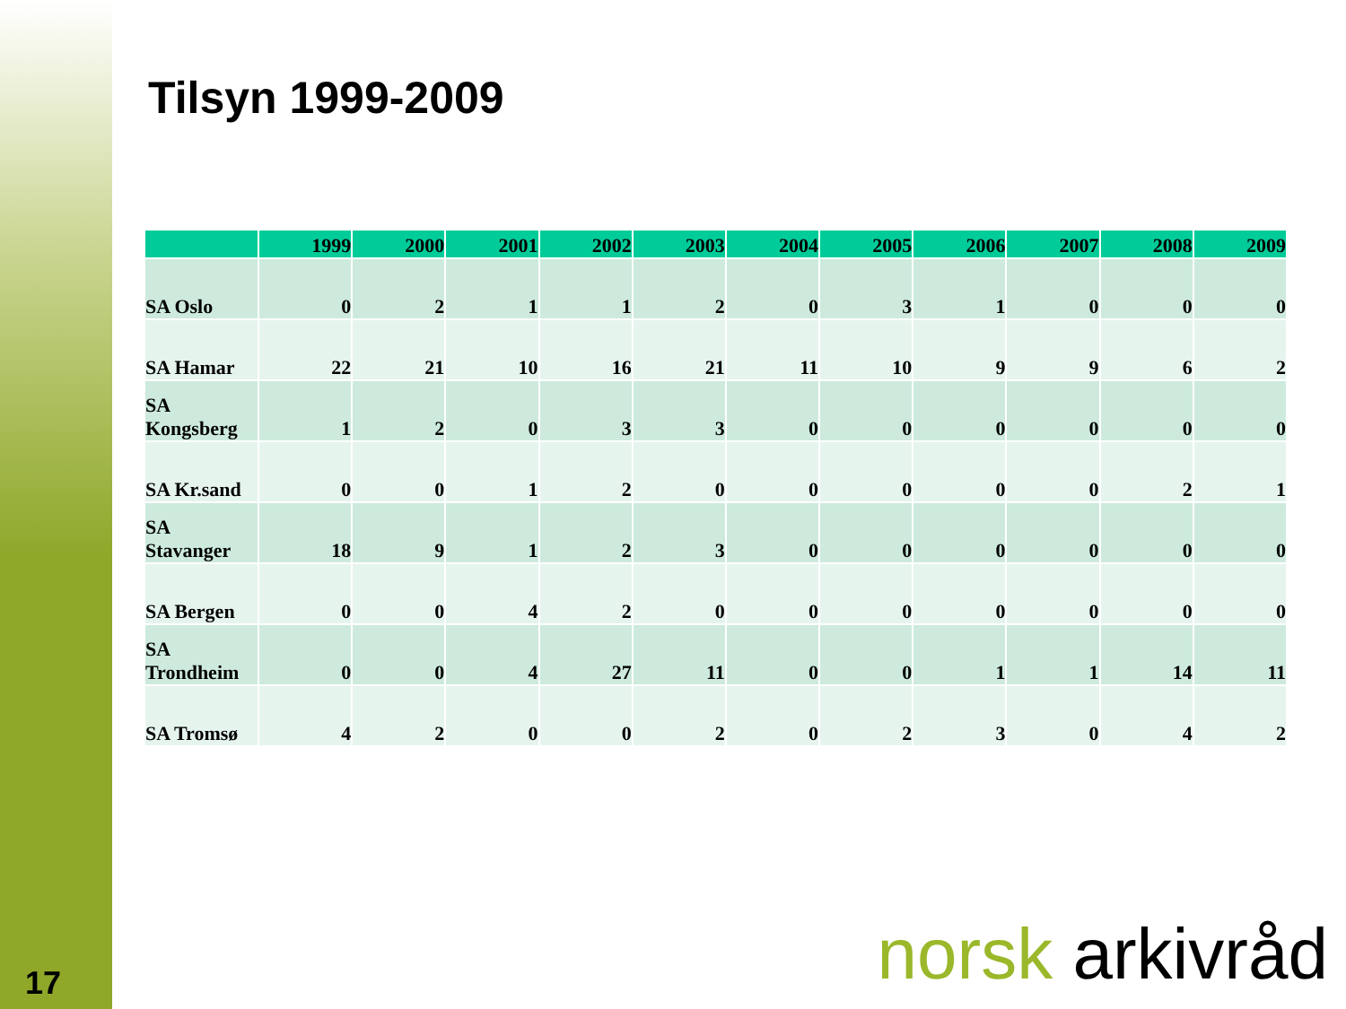Tilsyn 1999-2009
| | 1999 | 2000 | 2001 | 2002 | 2003 | 2004 | 2005 | 2006 | 2007 | 2008 | 2009 |
| --- | --- | --- | --- | --- | --- | --- | --- | --- | --- | --- | --- |
| SA Oslo | 0 | 2 | 1 | 1 | 2 | 0 | 3 | 1 | 0 | 0 | 0 |
| SA Hamar | 22 | 21 | 10 | 16 | 21 | 11 | 10 | 9 | 9 | 6 | 2 |
| SA Kongsberg | 1 | 2 | 0 | 3 | 3 | 0 | 0 | 0 | 0 | 0 | 0 |
| SA Kr.sand | 0 | 0 | 1 | 2 | 0 | 0 | 0 | 0 | 0 | 2 | 1 |
| SA Stavanger | 18 | 9 | 1 | 2 | 3 | 0 | 0 | 0 | 0 | 0 | 0 |
| SA Bergen | 0 | 0 | 4 | 2 | 0 | 0 | 0 | 0 | 0 | 0 | 0 |
| SA Trondheim | 0 | 0 | 4 | 27 | 11 | 0 | 0 | 1 | 1 | 14 | 11 |
| SA Tromsø | 4 | 2 | 0 | 0 | 2 | 0 | 2 | 3 | 0 | 4 | 2 |
17 norsk arkivråd